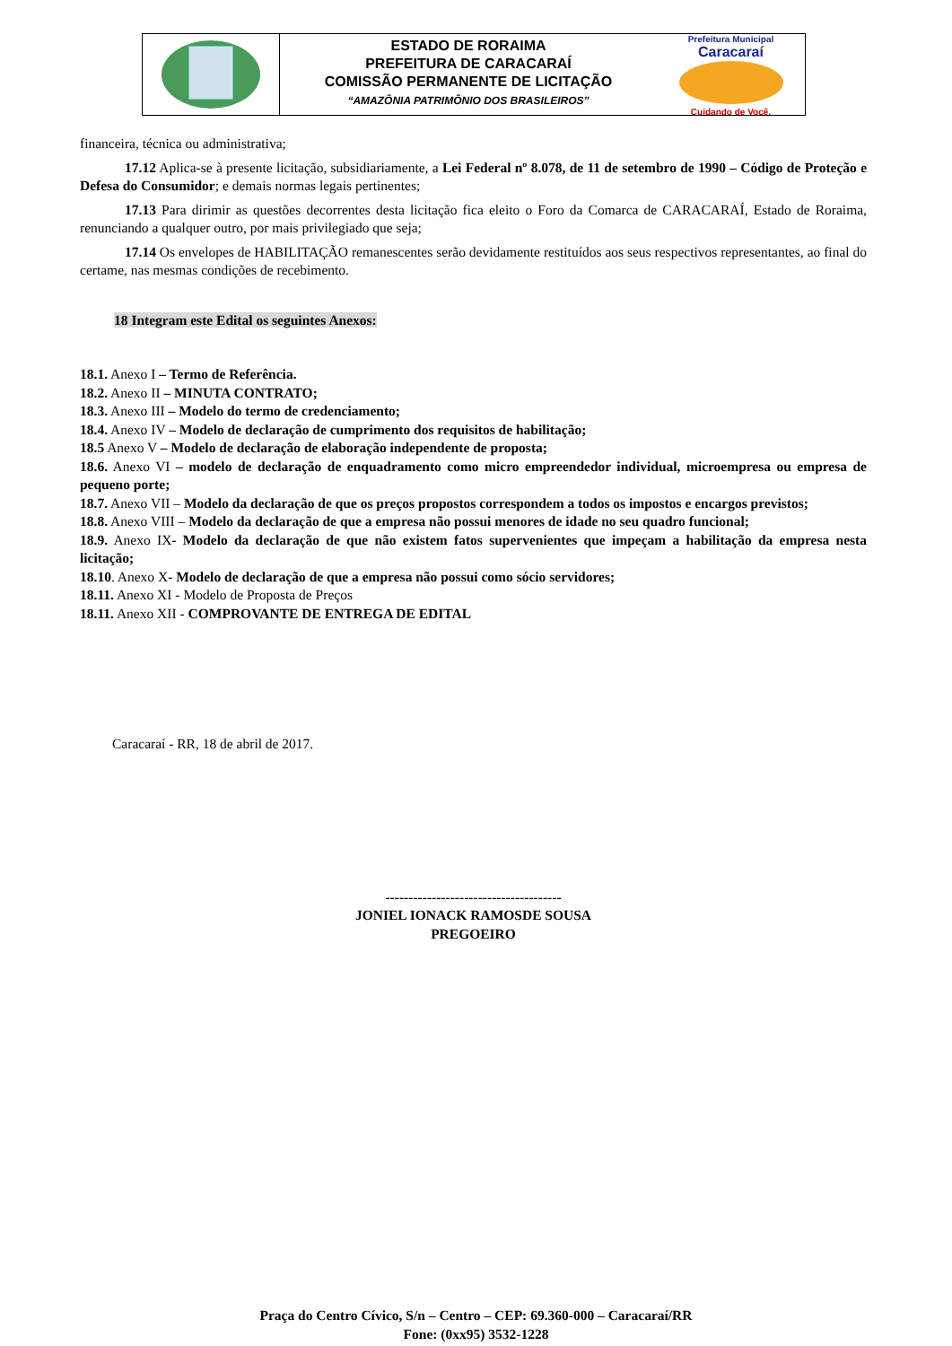ESTADO DE RORAIMA
PREFEITURA DE CARACARAÍ
COMISSÃO PERMANENTE DE LICITAÇÃO
“AMAZÔNIA PATRIMÔNIO DOS BRASILEIROS”
Prefeitura Municipal
Caracaraí
Cuidando de Você.
financeira, técnica ou administrativa;
17.12 Aplica-se à presente licitação, subsidiariamente, a Lei Federal nº 8.078, de 11 de setembro de 1990 – Código de Proteção e Defesa do Consumidor; e demais normas legais pertinentes;
17.13 Para dirimir as questões decorrentes desta licitação fica eleito o Foro da Comarca de CARACARAÍ, Estado de Roraima, renunciando a qualquer outro, por mais privilegiado que seja;
17.14 Os envelopes de HABILITAÇÃO remanescentes serão devidamente restituídos aos seus respectivos representantes, ao final do certame, nas mesmas condições de recebimento.
18 Integram este Edital os seguintes Anexos:
18.1. Anexo I – Termo de Referência.
18.2. Anexo II – MINUTA CONTRATO;
18.3. Anexo III – Modelo do termo de credenciamento;
18.4. Anexo IV – Modelo de declaração de cumprimento dos requisitos de habilitação;
18.5 Anexo V – Modelo de declaração de elaboração independente de proposta;
18.6. Anexo VI – modelo de declaração de enquadramento como micro empreendedor individual, microempresa ou empresa de pequeno porte;
18.7. Anexo VII – Modelo da declaração de que os preços propostos correspondem a todos os impostos e encargos previstos;
18.8. Anexo VIII – Modelo da declaração de que a empresa não possui menores de idade no seu quadro funcional;
18.9. Anexo IX- Modelo da declaração de que não existem fatos supervenientes que impeçam a habilitação da empresa nesta licitação;
18.10. Anexo X- Modelo de declaração de que a empresa não possui como sócio servidores;
18.11. Anexo XI - Modelo de Proposta de Preços
18.11. Anexo XII - COMPROVANTE DE ENTREGA DE EDITAL
Caracaraí - RR, 18 de abril de 2017.
--------------------------------------
JONIEL IONACK RAMOSDE SOUSA
PREGOEIRO
Praça do Centro Cívico, S/n – Centro – CEP: 69.360-000 – Caracaraí/RR
Fone: (0xx95) 3532-1228